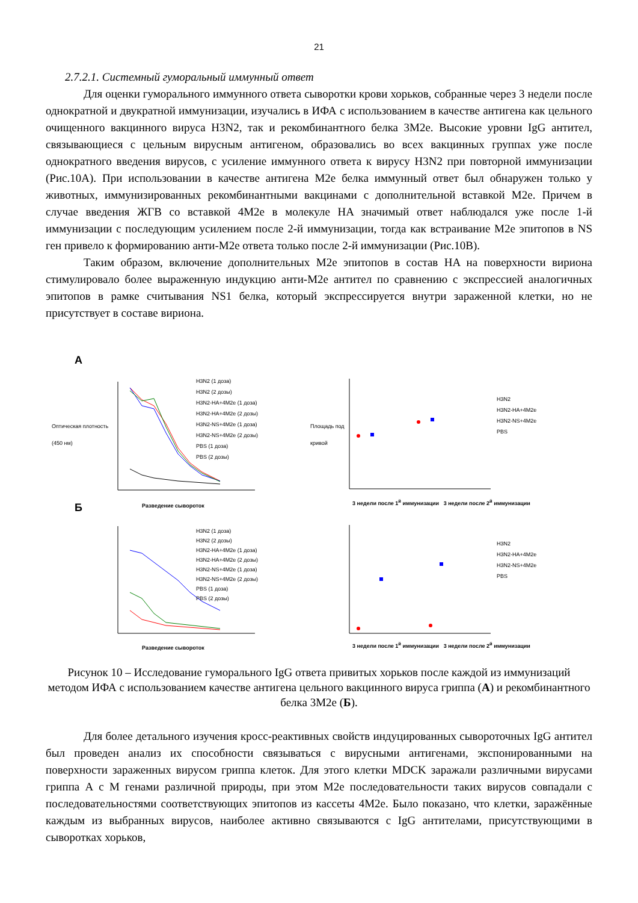21
2.7.2.1. Системный гуморальный иммунный ответ
Для оценки гуморального иммунного ответа сыворотки крови хорьков, собранные через 3 недели после однократной и двукратной иммунизации, изучались в ИФА с использованием в качестве антигена как цельного очищенного вакцинного вируса H3N2, так и рекомбинантного белка 3M2e. Высокие уровни IgG антител, связывающиеся с цельным вирусным антигеном, образовались во всех вакцинных группах уже после однократного введения вирусов, с усиление иммунного ответа к вирусу H3N2 при повторной иммунизации (Рис.10А). При использовании в качестве антигена M2e белка иммунный ответ был обнаружен только у животных, иммунизированных рекомбинантными вакцинами с дополнительной вставкой M2e. Причем в случае введения ЖГВ со вставкой 4M2e в молекуле HA значимый ответ наблюдался уже после 1-й иммунизации с последующим усилением после 2-й иммунизации, тогда как встраивание M2e эпитопов в NS ген привело к формированию анти-M2e ответа только после 2-й иммунизации (Рис.10В).
Таким образом, включение дополнительных M2e эпитопов в состав HA на поверхности вириона стимулировало более выраженную индукцию анти-M2e антител по сравнению с экспрессией аналогичных эпитопов в рамке считывания NS1 белка, который экспрессируется внутри зараженной клетки, но не присутствует в составе вириона.
А
H3N2 (1 доза)
H3N2 (2 дозы)
H3N2-HA+4M2e (1 доза)
H3N2-HA+4M2e (2 дозы)
H3N2-NS+4M2e (1 доза)
H3N2-NS+4M2e (2 дозы)
PBS (1 доза)
PBS (2 дозы)
H3N2
H3N2-HA+4M2e
H3N2-NS+4M2e
PBS
Разведение сывороток
3 недели после 1<sup>й</sup> иммунизации 3 недели после 2<sup>й</sup> иммунизации
Оптическая плотность (450 нм)
Площадь под кривой
Б
H3N2 (1 доза)
H3N2 (2 дозы)
H3N2-HA+4M2e (1 доза)
H3N2-HA+4M2e (2 дозы)
H3N2-NS+4M2e (1 доза)
H3N2-NS+4M2e (2 дозы)
PBS (1 доза)
PBS (2 дозы)
H3N2
H3N2-HA+4M2e
H3N2-NS+4M2e
PBS
Разведение сывороток
3 недели после 1<sup>й</sup> иммунизации 3 недели после 2<sup>й</sup> иммунизации
Рисунок 10 – Исследование гуморального IgG ответа привитых хорьков после каждой из иммунизаций методом ИФА с использованием качестве антигена цельного вакцинного вируса гриппа (А) и рекомбинантного белка 3M2e (Б).
Для более детального изучения кросс-реактивных свойств индуцированных сывороточных IgG антител был проведен анализ их способности связываться с вирусными антигенами, экспонированными на поверхности зараженных вирусом гриппа клеток. Для этого клетки MDCK заражали различными вирусами гриппа А с М генами различной природы, при этом M2e последовательности таких вирусов совпадали с последовательностями соответствующих эпитопов из кассеты 4M2e. Было показано, что клетки, заражённые каждым из выбранных вирусов, наиболее активно связываются с IgG антителами, присутствующими в сыворотках хорьков,